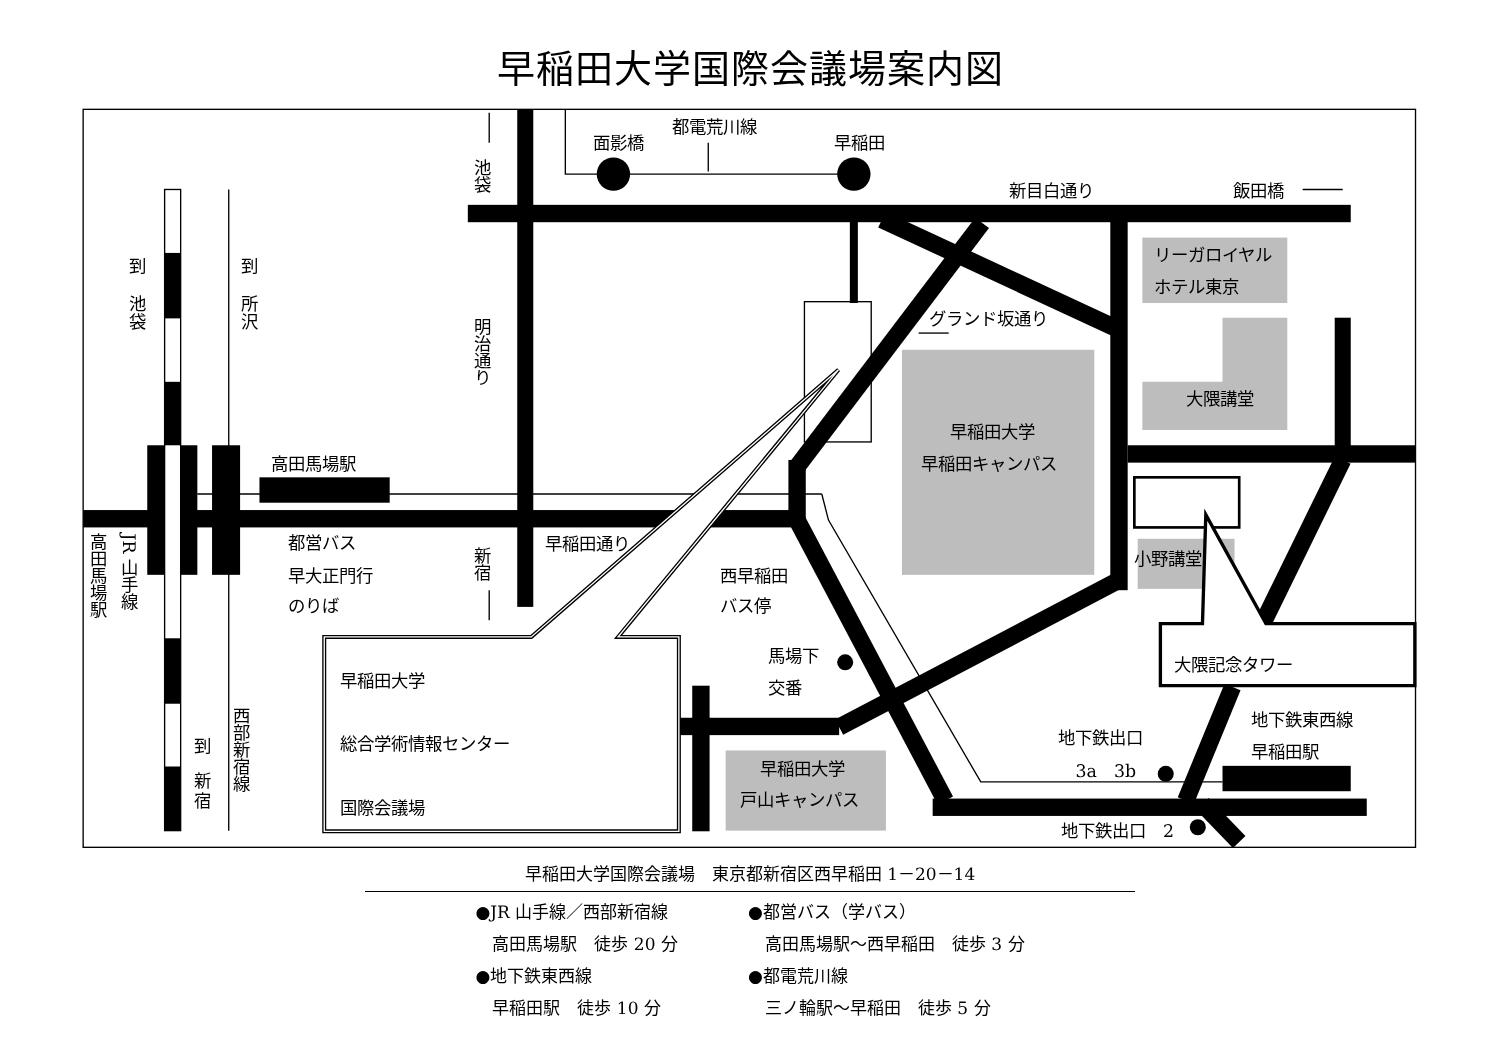早稲田大学国際会議場案内図
池袋
面影橋
都電荒川線
早稲田
新目白通り
飯田橋
リーガロイヤル
ホテル東京
グランド坂通り
到
池
袋
到
所
沢
明治通り
大隈講堂
早稲田大学
早稲田キャンパス
高田馬場駅
小野講堂
早稲田通り
都営バス
早大正門行
のりば
西早稲田
バス停
高田馬場駅
JR 山手線
新宿
馬場下
交番
大隈記念タワー
早稲田大学
総合学術情報センター
国際会議場
西部新宿線
到
新
宿
地下鉄東西線
早稲田駅
地下鉄出口
3a　3b
早稲田大学
戸山キャンパス
地下鉄出口　2
早稲田大学国際会議場　東京都新宿区西早稲田 1－20－14
●JR 山手線／西部新宿線
　高田馬場駅　徒歩 20 分
●地下鉄東西線
　早稲田駅　徒歩 10 分
●都営バス（学バス）
　高田馬場駅～西早稲田　徒歩 3 分
●都電荒川線
　三ノ輪駅～早稲田　徒歩 5 分